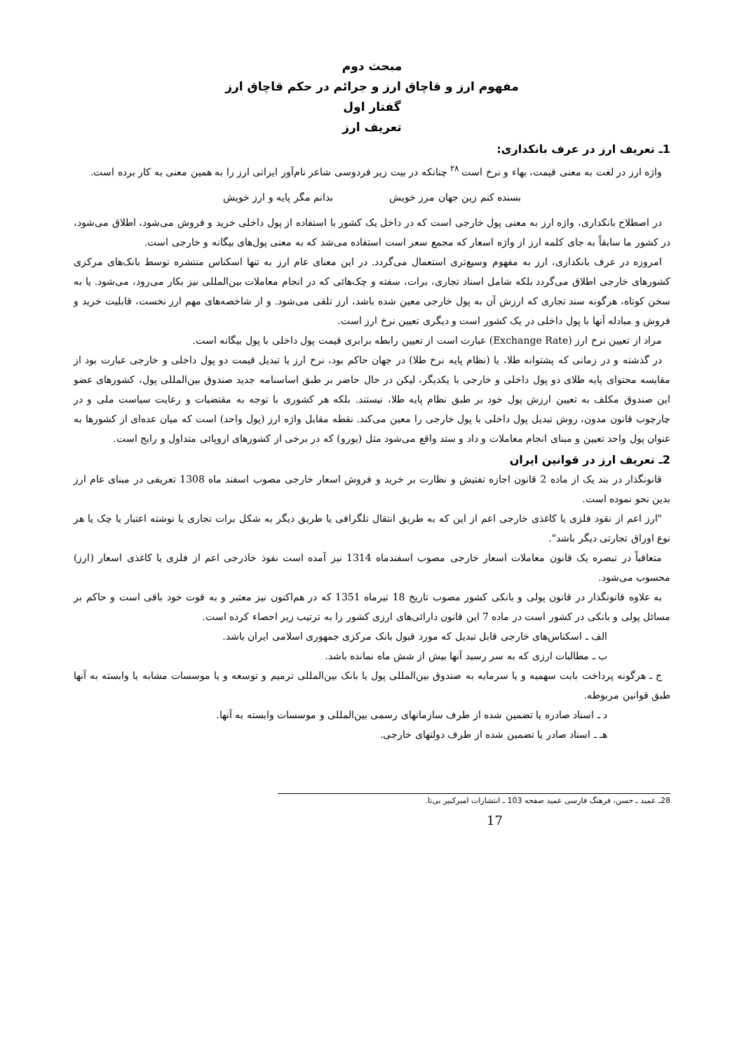مبحث دوم
مفهوم ارز و قاچاق ارز و جرائم در حکم قاچاق ارز
گفتار اول
تعریف ارز
1ـ تعریف ارز در عرف بانکداری:
واژه ارز در لغت به معنی قیمت، بهاء و نرخ است <sup>۲۸</sup> چنانکه در بیت زیر فردوسی شاعر نام‌آور ایرانی ارز را به همین معنی به کار برده است.
بسنده کنم زین جهان مرز خویش بدانم مگر پایه و ارز خویش
در اصطلاح بانکداری، واژه ارز به معنی پول خارجی است که در داخل یک کشور با استفاده از پول داخلی خرید و فروش می‌شود، اطلاق می‌شود، در کشور ما سابقاً به جای کلمه ارز از واژه اسعار که مجمع سعر است استفاده می‌شد که به معنی پول‌های بیگانه و خارجی است.
امروزه در عرف بانکداری، ارز به مفهوم وسیع‌تری استعمال می‌گردد. در این معنای عام ارز به تنها اسکناس منتشره توسط بانک‌های مرکزی کشورهای خارجی اطلاق می‌گردد بلکه شامل اسناد تجاری، برات، سفته و چک‌هائی که در انجام معاملات بین‌المللی نیز بکار می‌رود، می‌شود. یا به سخن کوتاه، هرگونه سند تجاری که ارزش آن به پول خارجی معین شده باشد، ارز تلقی می‌شود. و از شاخصه‌های مهم ارز نخست، قابلیت خرید و فروش و مبادله آنها با پول داخلی در یک کشور است و دیگری تعیین نرخ ارز است.
مراد از تعیین نرخ ارز (Exchange Rate) عبارت است از تعیین رابطه برابری قیمت پول داخلی با پول بیگانه است.
در گذشته و در زمانی که پشتوانه طلا، یا (نظام پایه نرخ طلا) در جهان حاکم بود، نرخ ارز یا تبدیل قیمت دو پول داخلی و خارجی عبارت بود از مقایسه محتوای پایه طلای دو پول داخلی و خارجی با یکدیگر، لیکن در حال حاضر بر طبق اساسنامه جدید صندوق بین‌المللی پول، کشورهای عضو این صندوق مکلف به تعیین ارزش پول خود بر طبق نظام پایه طلا، نیستند. بلکه هر کشوری با توجه به مقتضیات و رعایت سیاست ملی و در چارچوب قانون مدون، روش تبدیل پول داخلی با پول خارجی را معین می‌کند. نقطه مقابل واژه ارز (پول واحد) است که میان عده‌ای از کشورها به عنوان پول واحد تعیین و مبنای انجام معاملات و داد و ستد واقع می‌شود مثل (یورو) که در برخی از کشورهای اروپائی متداول و رایج است.
2ـ تعریف ارز در قوانین ایران
قانونگذار در بند یک از ماده 2 قانون اجازه تفتیش و نظارت بر خرید و فروش اسعار خارجی مصوب اسفند ماه 1308 تعریفی در مبنای عام ارز بدین نحو نموده است.
"ارز اعم از نقود فلزی یا کاغذی خارجی اعم از این که به طریق انتقال تلگرافی یا طریق دیگر به شکل برات تجاری یا نوشته اعتبار یا چک یا هر نوع اوراق تجارتی دیگر باشد".
متعاقباً در تبصره یک قانون معاملات اسعار خارجی مصوب اسفندماه 1314 نیز آمده است نفوذ خاذرجی اعم از فلزی یا کاغذی اسعار (ارز) محسوب می‌شود.
به علاوه قانونگذار در قانون پولی و بانکی کشور مصوب تاریخ 18 تیرماه 1351 که در هم‌اکنون نیز معتبر و به قوت خود باقی است و حاکم بر مسائل پولی و بانکی در کشور است در ماده 7 این قانون دارائی‌های ارزی کشور را به ترتیب زیر احصاء کرده است.
الف ـ اسکناس‌های خارجی قابل تبدیل که مورد قبول بانک مرکزی جمهوری اسلامی ایران باشد.
ب ـ مطالبات ارزی که به سر رسید آنها بیش از شش ماه نمانده باشد.
ج ـ هرگونه پرداخت بابت سهمیه و یا سرمایه به صندوق بین‌المللی پول یا بانک بین‌المللی ترمیم و توسعه و یا موسسات مشابه یا وابسته به آنها طبق قوانین مربوطه.
د ـ اسناد صادره یا تضمین شده از طرف سازمانهای رسمی بین‌المللی و موسسات وابسته به آنها.
هـ ـ اسناد صادر یا تضمین شده از طرف دولتهای خارجی.
28ـ عمید ـ حسن، فرهنگ فارسی عمید صفحه 103 ـ انتشارات امیرکبیر بی‌تا.
17